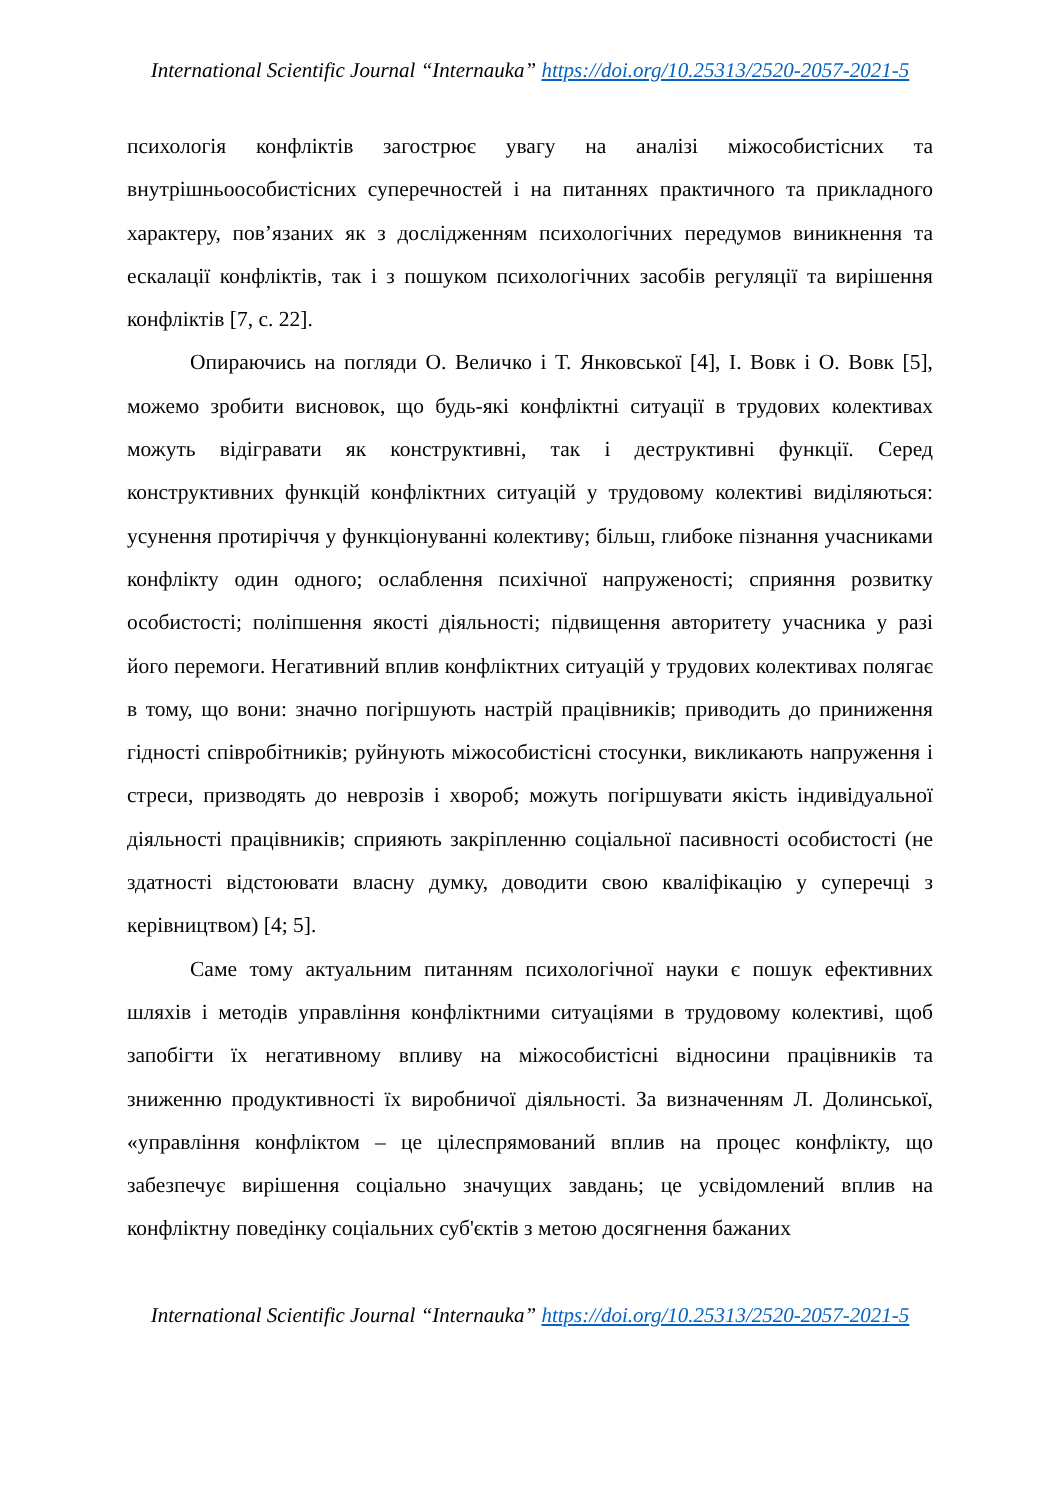International Scientific Journal “Internauka” https://doi.org/10.25313/2520-2057-2021-5
психологія конфліктів загострює увагу на аналізі міжособистісних та внутрішньоособистісних суперечностей і на питаннях практичного та прикладного характеру, пов’язаних як з дослідженням психологічних передумов виникнення та ескалації конфліктів, так і з пошуком психологічних засобів регуляції та вирішення конфліктів [7, с. 22].
Опираючись на погляди О. Величко і Т. Янковської [4], І. Вовк і О. Вовк [5], можемо зробити висновок, що будь-які конфліктні ситуації в трудових колективах можуть відігравати як конструктивні, так і деструктивні функції. Серед конструктивних функцій конфліктних ситуацій у трудовому колективі виділяються: усунення протиріччя у функціонуванні колективу; більш, глибоке пізнання учасниками конфлікту один одного; ослаблення психічної напруженості; сприяння розвитку особистості; поліпшення якості діяльності; підвищення авторитету учасника у разі його перемоги. Негативний вплив конфліктних ситуацій у трудових колективах полягає в тому, що вони: значно погіршують настрій працівників; приводить до приниження гідності співробітників; руйнують міжособистісні стосунки, викликають напруження і стреси, призводять до неврозів і хвороб; можуть погіршувати якість індивідуальної діяльності працівників; сприяють закріпленню соціальної пасивності особистості (не здатності відстоювати власну думку, доводити свою кваліфікацію у суперечці з керівництвом) [4; 5].
Саме тому актуальним питанням психологічної науки є пошук ефективних шляхів і методів управління конфліктними ситуаціями в трудовому колективі, щоб запобігти їх негативному впливу на міжособистісні відносини працівників та зниженню продуктивності їх виробничої діяльності. За визначенням Л. Долинської, «управління конфліктом – це цілеспрямований вплив на процес конфлікту, що забезпечує вирішення соціально значущих завдань; це усвідомлений вплив на конфліктну поведінку соціальних суб'єктів з метою досягнення бажаних
International Scientific Journal “Internauka” https://doi.org/10.25313/2520-2057-2021-5